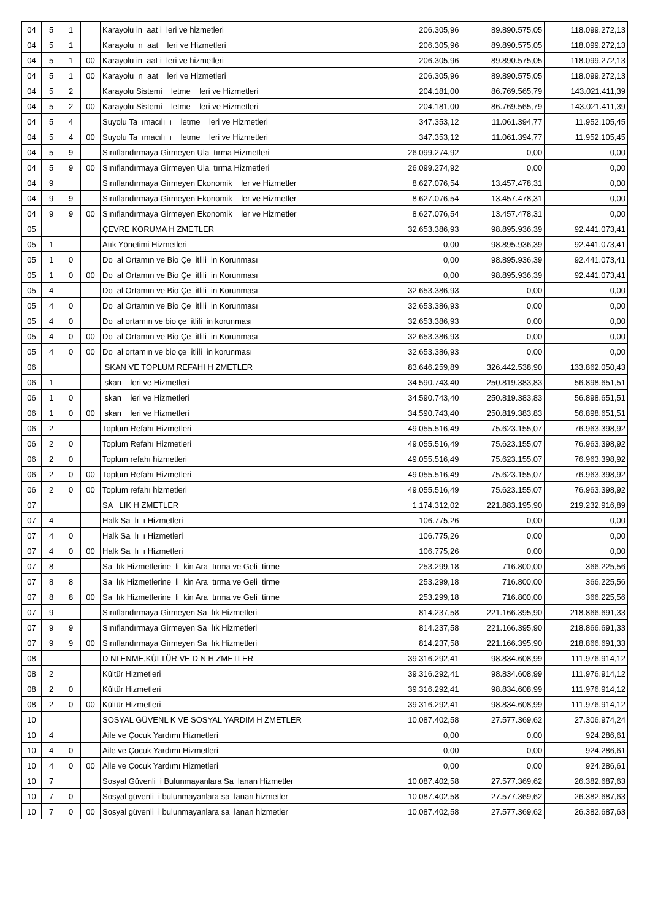| 04 | 5 | 1 | | Karayolu in aat i leri ve hizmetleri | 206.305,96 | 89.890.575,05 | 118.099.272,13 |
| 04 | 5 | 1 | | Karayolu n aat leri ve Hizmetleri | 206.305,96 | 89.890.575,05 | 118.099.272,13 |
| 04 | 5 | 1 | 00 | Karayolu in aat i leri ve hizmetleri | 206.305,96 | 89.890.575,05 | 118.099.272,13 |
| 04 | 5 | 1 | 00 | Karayolu n aat leri ve Hizmetleri | 206.305,96 | 89.890.575,05 | 118.099.272,13 |
| 04 | 5 | 2 | | Karayolu Sistemi letme leri ve Hizmetleri | 204.181,00 | 86.769.565,79 | 143.021.411,39 |
| 04 | 5 | 2 | 00 | Karayolu Sistemi letme leri ve Hizmetleri | 204.181,00 | 86.769.565,79 | 143.021.411,39 |
| 04 | 5 | 4 | | Suyolu Ta ımacılı ı letme leri ve Hizmetleri | 347.353,12 | 11.061.394,77 | 11.952.105,45 |
| 04 | 5 | 4 | 00 | Suyolu Ta ımacılı ı letme leri ve Hizmetleri | 347.353,12 | 11.061.394,77 | 11.952.105,45 |
| 04 | 5 | 9 | | Sınıflandırmaya Girmeyen Ula tırma Hizmetleri | 26.099.274,92 | 0,00 | 0,00 |
| 04 | 5 | 9 | 00 | Sınıflandırmaya Girmeyen Ula tırma Hizmetleri | 26.099.274,92 | 0,00 | 0,00 |
| 04 | 9 | | | Sınıflandırmaya Girmeyen Ekonomik ler ve Hizmetler | 8.627.076,54 | 13.457.478,31 | 0,00 |
| 04 | 9 | 9 | | Sınıflandırmaya Girmeyen Ekonomik ler ve Hizmetler | 8.627.076,54 | 13.457.478,31 | 0,00 |
| 04 | 9 | 9 | 00 | Sınıflandırmaya Girmeyen Ekonomik ler ve Hizmetler | 8.627.076,54 | 13.457.478,31 | 0,00 |
| 05 | | | | ÇEVRE KORUMA H ZMETLER | 32.653.386,93 | 98.895.936,39 | 92.441.073,41 |
| 05 | 1 | | | Atık Yönetimi Hizmetleri | 0,00 | 98.895.936,39 | 92.441.073,41 |
| 05 | 1 | 0 | | Do al Ortamın ve Bio Çe itlili in Korunması | 0,00 | 98.895.936,39 | 92.441.073,41 |
| 05 | 1 | 0 | 00 | Do al Ortamın ve Bio Çe itlili in Korunması | 0,00 | 98.895.936,39 | 92.441.073,41 |
| 05 | 4 | | | Do al Ortamın ve Bio Çe itlili in Korunması | 32.653.386,93 | 0,00 | 0,00 |
| 05 | 4 | 0 | | Do al Ortamın ve Bio Çe itlili in Korunması | 32.653.386,93 | 0,00 | 0,00 |
| 05 | 4 | 0 | | Do al ortamın ve bio çe itlili in korunması | 32.653.386,93 | 0,00 | 0,00 |
| 05 | 4 | 0 | 00 | Do al Ortamın ve Bio Çe itlili in Korunması | 32.653.386,93 | 0,00 | 0,00 |
| 05 | 4 | 0 | 00 | Do al ortamın ve bio çe itlili in korunması | 32.653.386,93 | 0,00 | 0,00 |
| 06 | | | | SKAN VE TOPLUM REFAHI H ZMETLER | 83.646.259,89 | 326.442.538,90 | 133.862.050,43 |
| 06 | 1 | | | skan leri ve Hizmetleri | 34.590.743,40 | 250.819.383,83 | 56.898.651,51 |
| 06 | 1 | 0 | | skan leri ve Hizmetleri | 34.590.743,40 | 250.819.383,83 | 56.898.651,51 |
| 06 | 1 | 0 | 00 | skan leri ve Hizmetleri | 34.590.743,40 | 250.819.383,83 | 56.898.651,51 |
| 06 | 2 | | | Toplum Refahı Hizmetleri | 49.055.516,49 | 75.623.155,07 | 76.963.398,92 |
| 06 | 2 | 0 | | Toplum Refahı Hizmetleri | 49.055.516,49 | 75.623.155,07 | 76.963.398,92 |
| 06 | 2 | 0 | | Toplum refahı hizmetleri | 49.055.516,49 | 75.623.155,07 | 76.963.398,92 |
| 06 | 2 | 0 | 00 | Toplum Refahı Hizmetleri | 49.055.516,49 | 75.623.155,07 | 76.963.398,92 |
| 06 | 2 | 0 | 00 | Toplum refahı hizmetleri | 49.055.516,49 | 75.623.155,07 | 76.963.398,92 |
| 07 | | | | SA LIK H ZMETLER | 1.174.312,02 | 221.883.195,90 | 219.232.916,89 |
| 07 | 4 | | | Halk Sa lı ı Hizmetleri | 106.775,26 | 0,00 | 0,00 |
| 07 | 4 | 0 | | Halk Sa lı ı Hizmetleri | 106.775,26 | 0,00 | 0,00 |
| 07 | 4 | 0 | 00 | Halk Sa lı ı Hizmetleri | 106.775,26 | 0,00 | 0,00 |
| 07 | 8 | | | Sa lık Hizmetlerine li kin Ara tırma ve Geli tirme | 253.299,18 | 716.800,00 | 366.225,56 |
| 07 | 8 | 8 | | Sa lık Hizmetlerine li kin Ara tırma ve Geli tirme | 253.299,18 | 716.800,00 | 366.225,56 |
| 07 | 8 | 8 | 00 | Sa lık Hizmetlerine li kin Ara tırma ve Geli tirme | 253.299,18 | 716.800,00 | 366.225,56 |
| 07 | 9 | | | Sınıflandırmaya Girmeyen Sa lık Hizmetleri | 814.237,58 | 221.166.395,90 | 218.866.691,33 |
| 07 | 9 | 9 | | Sınıflandırmaya Girmeyen Sa lık Hizmetleri | 814.237,58 | 221.166.395,90 | 218.866.691,33 |
| 07 | 9 | 9 | 00 | Sınıflandırmaya Girmeyen Sa lık Hizmetleri | 814.237,58 | 221.166.395,90 | 218.866.691,33 |
| 08 | | | | D NLENME,KÜLTÜR VE D N H ZMETLER | 39.316.292,41 | 98.834.608,99 | 111.976.914,12 |
| 08 | 2 | | | Kültür Hizmetleri | 39.316.292,41 | 98.834.608,99 | 111.976.914,12 |
| 08 | 2 | 0 | | Kültür Hizmetleri | 39.316.292,41 | 98.834.608,99 | 111.976.914,12 |
| 08 | 2 | 0 | 00 | Kültür Hizmetleri | 39.316.292,41 | 98.834.608,99 | 111.976.914,12 |
| 10 | | | | SOSYAL GÜVENL K VE SOSYAL YARDIM H ZMETLER | 10.087.402,58 | 27.577.369,62 | 27.306.974,24 |
| 10 | 4 | | | Aile ve Çocuk Yardımı Hizmetleri | 0,00 | 0,00 | 924.286,61 |
| 10 | 4 | 0 | | Aile ve Çocuk Yardımı Hizmetleri | 0,00 | 0,00 | 924.286,61 |
| 10 | 4 | 0 | 00 | Aile ve Çocuk Yardımı Hizmetleri | 0,00 | 0,00 | 924.286,61 |
| 10 | 7 | | | Sosyal Güvenli i Bulunmayanlara Sa lanan Hizmetler | 10.087.402,58 | 27.577.369,62 | 26.382.687,63 |
| 10 | 7 | 0 | | Sosyal güvenli i bulunmayanlara sa lanan hizmetler | 10.087.402,58 | 27.577.369,62 | 26.382.687,63 |
| 10 | 7 | 0 | 00 | Sosyal güvenli i bulunmayanlara sa lanan hizmetler | 10.087.402,58 | 27.577.369,62 | 26.382.687,63 |